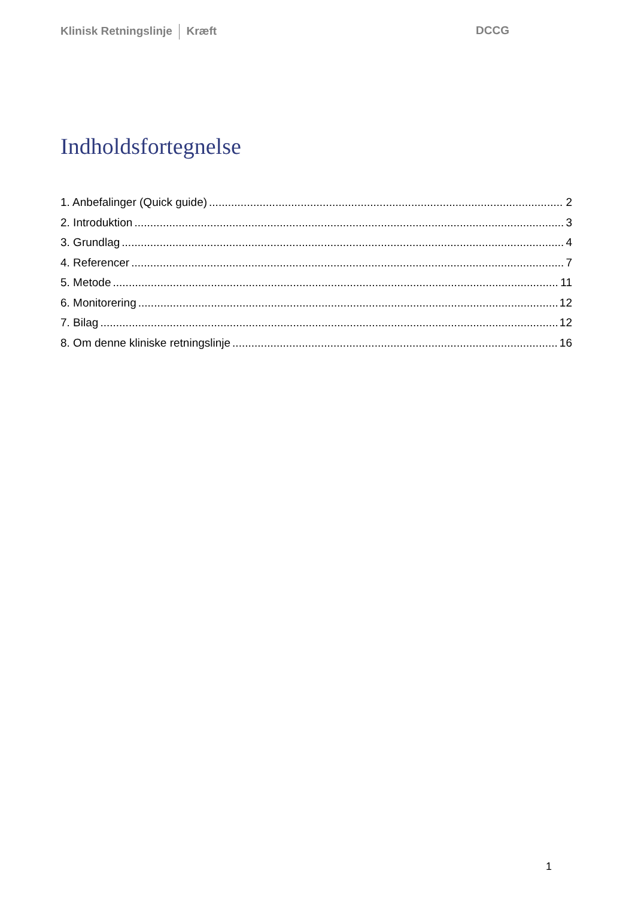Klinisk Retningslinje Kræft DCCG
Indholdsfortegnelse
1. Anbefalinger (Quick guide) 2
2. Introduktion 3
3. Grundlag 4
4. Referencer 7
5. Metode 11
6. Monitorering 12
7. Bilag 12
8. Om denne kliniske retningslinje 16
1